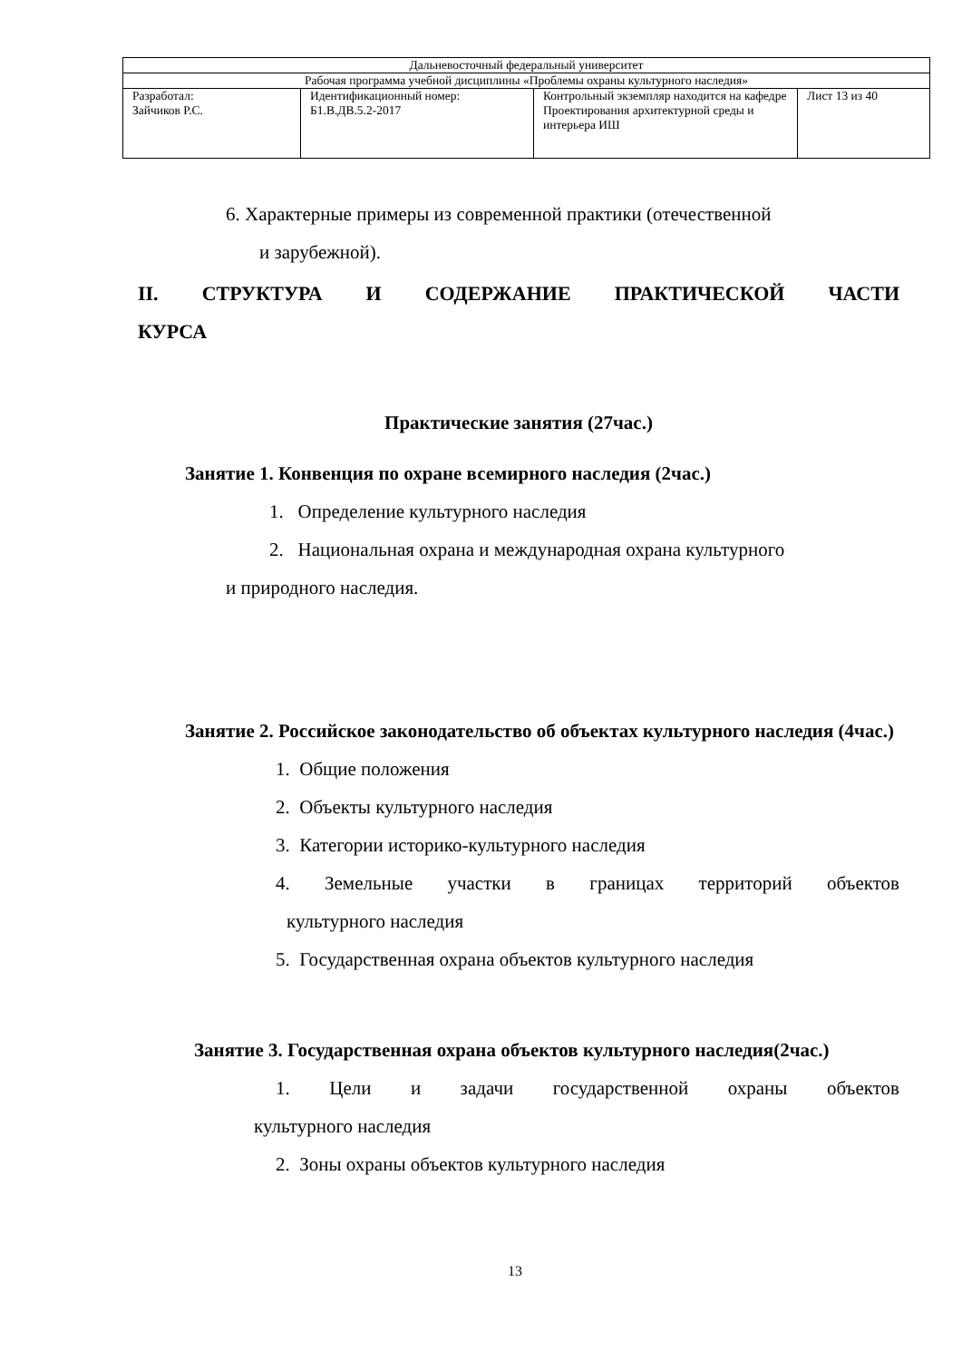| Дальневосточный федеральный университет | | | |
| Рабочая программа учебной дисциплины «Проблемы охраны культурного наследия» | | | |
| Разработал: Зайчиков Р.С. | Идентификационный номер: Б1.В.ДВ.5.2-2017 | Контрольный экземпляр находится на кафедре Проектирования архитектурной среды и интерьера ИШ | Лист 13 из 40 |
6. Характерные примеры из современной практики (отечественной
и зарубежной).
II. СТРУКТУРА И СОДЕРЖАНИЕ ПРАКТИЧЕСКОЙ ЧАСТИ
КУРСА
Практические занятия (27час.)
Занятие 1. Конвенция по охране всемирного наследия (2час.)
1. Определение культурного наследия
2. Национальная охрана и международная охрана культурного
и природного наследия.
Занятие 2. Российское законодательство об объектах культурного наследия (4час.)
1. Общие положения
2. Объекты культурного наследия
3. Категории историко-культурного наследия
4. Земельные участки в границах территорий объектов
культурного наследия
5. Государственная охрана объектов культурного наследия
Занятие 3. Государственная охрана объектов культурного наследия(2час.)
1. Цели и задачи государственной охраны объектов
культурного наследия
2. Зоны охраны объектов культурного наследия
13